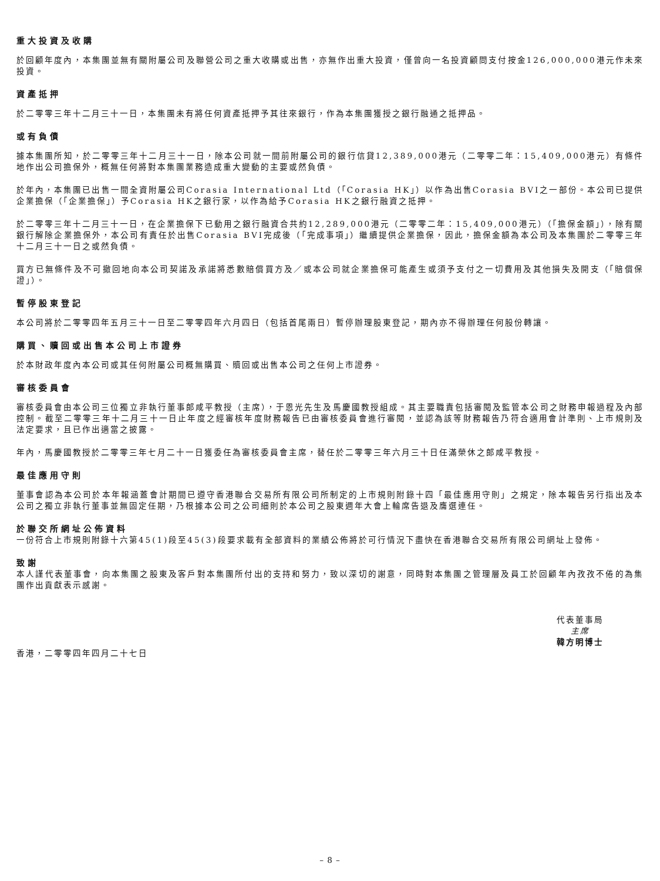重大投資及收購
於回顧年度內，本集團並無有關附屬公司及聯營公司之重大收購或出售，亦無作出重大投資，僅曾向一名投資顧問支付按金126,000,000港元作未來投資。
資產抵押
於二零零三年十二月三十一日，本集團未有將任何資產抵押予其往來銀行，作為本集團獲授之銀行融通之抵押品。
或有負債
據本集團所知，於二零零三年十二月三十一日，除本公司就一間前附屬公司的銀行信貸12,389,000港元（二零零二年：15,409,000港元）有條件地作出公司擔保外，概無任何將對本集團業務造成重大變動的主要或然負債。
於年內，本集團已出售一間全資附屬公司Corasia International Ltd（「Corasia HK」）以作為出售Corasia BVI之一部份。本公司已提供企業擔保（「企業擔保」）予Corasia HK之銀行家，以作為給予Corasia HK之銀行融資之抵押。
於二零零三年十二月三十一日，在企業擔保下已動用之銀行融資合共約12,289,000港元（二零零二年：15,409,000港元）（「擔保金額」），除有關銀行解除企業擔保外，本公司有責任於出售Corasia BVI完成後（「完成事項」）繼續提供企業擔保，因此，擔保金額為本公司及本集團於二零零三年十二月三十一日之或然負債。
買方已無條件及不可撤回地向本公司契諾及承諾將悉數賠償買方及／或本公司就企業擔保可能產生或須予支付之一切費用及其他損失及開支（「賠償保證」）。
暫停股東登記
本公司將於二零零四年五月三十一日至二零零四年六月四日（包括首尾兩日）暫停辦理股東登記，期內亦不得辦理任何股份轉讓。
購買、贖回或出售本公司上市證券
於本財政年度內本公司或其任何附屬公司概無購買、贖回或出售本公司之任何上市證券。
審核委員會
審核委員會由本公司三位獨立非執行董事郎咸平教授（主席），于恩光先生及馬慶國教授組成。其主要職責包括審閱及監管本公司之財務申報過程及內部控制。截至二零零三年十二月三十一日止年度之經審核年度財務報告已由審核委員會進行審閱，並認為該等財務報告乃符合適用會計準則、上市規則及法定要求，且已作出適當之披露。
年內，馬慶國教授於二零零三年七月二十一日獲委任為審核委員會主席，替任於二零零三年六月三十日任滿榮休之郎咸平教授。
最佳應用守則
董事會認為本公司於本年報涵蓋會計期間已遵守香港聯合交易所有限公司所制定的上市規則附錄十四「最佳應用守則」之規定，除本報告另行指出及本公司之獨立非執行董事並無固定任期，乃根據本公司之公司細則於本公司之股東週年大會上輪席告退及膺選連任。
於聯交所網址公佈資料
一份符合上市規則附錄十六第45(1)段至45(3)段要求載有全部資料的業績公佈將於可行情況下盡快在香港聯合交易所有限公司網址上發佈。
致謝
本人謹代表董事會，向本集團之股東及客戶對本集團所付出的支持和努力，致以深切的謝意，同時對本集團之管理層及員工於回顧年內孜孜不倦的為集團作出貢獻表示感謝。
代表董事局
主席
韓方明博士
香港，二零零四年四月二十七日
– 8 –